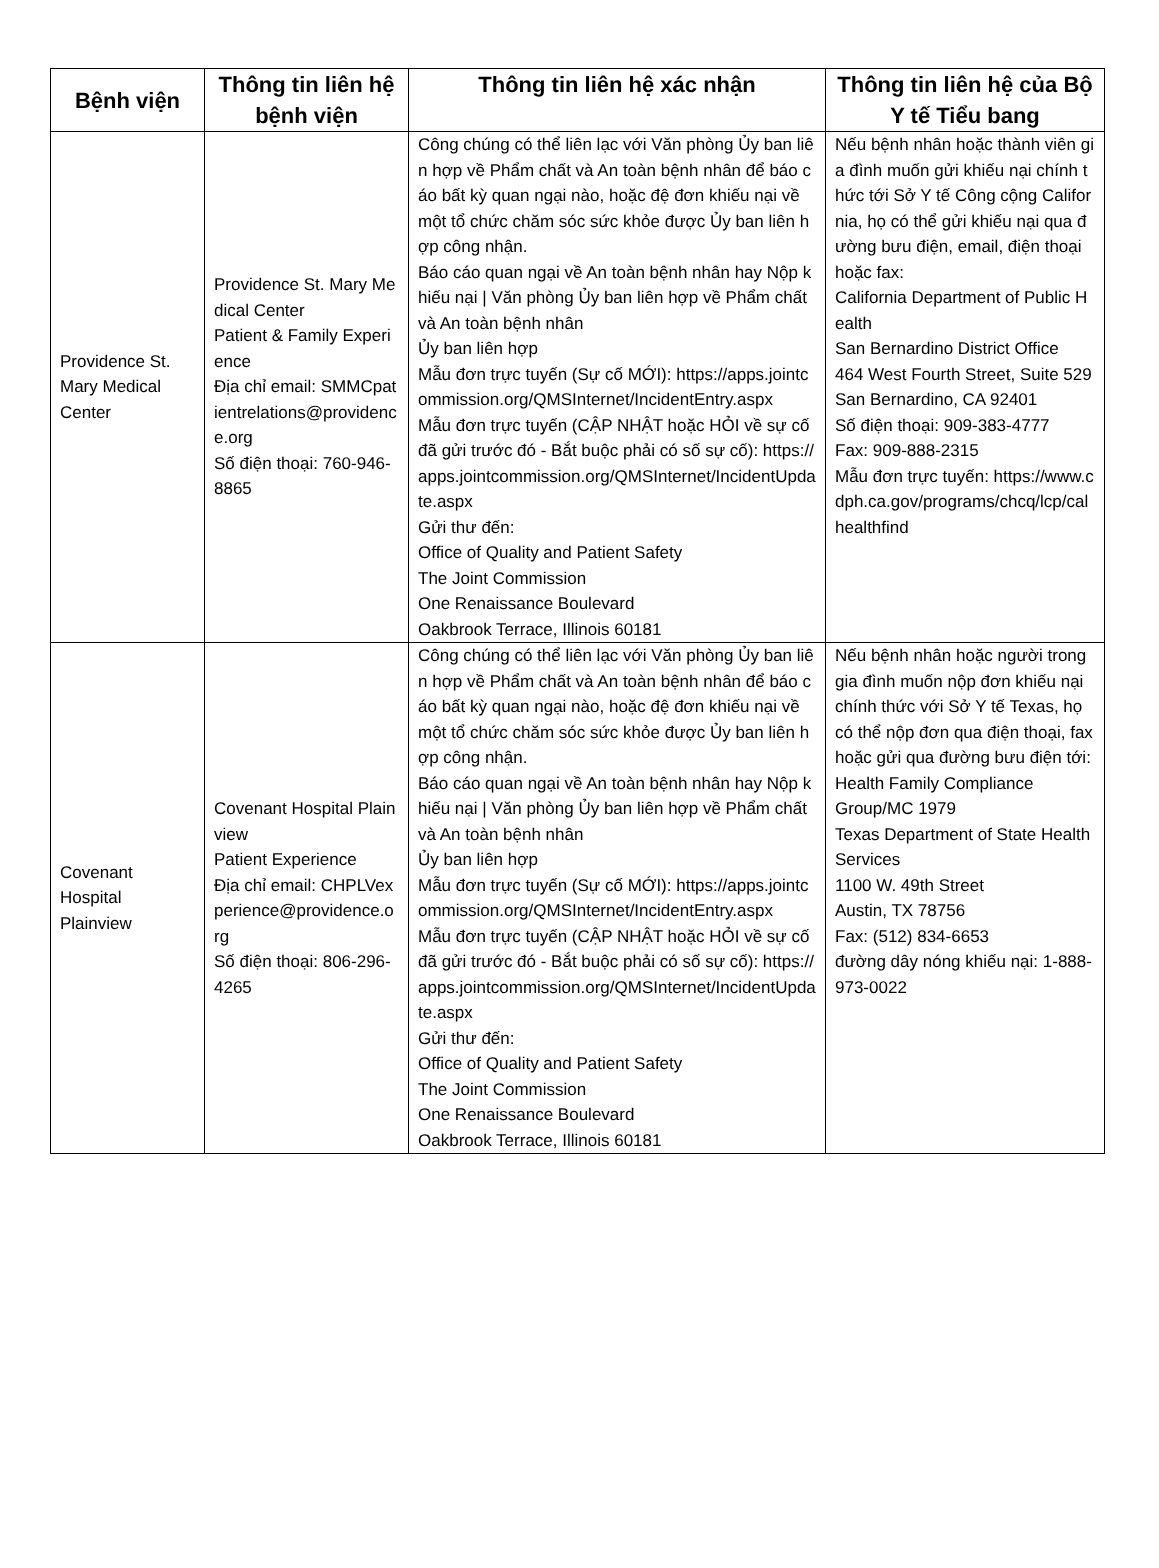| Bệnh viện | Thông tin liên hệ bệnh viện | Thông tin liên hệ xác nhận | Thông tin liên hệ của Bộ Y tế Tiểu bang |
| --- | --- | --- | --- |
| Providence St. Mary Medical Center | Providence St. Mary Medical Center Patient & Family Experience Địa chỉ email: SMMCpatientrelations@providence.org Số điện thoại: 760-946-8865 | Công chúng có thể liên lạc với Văn phòng Ủy ban liên hợp về Phẩm chất và An toàn bệnh nhân để báo cáo bất kỳ quan ngại nào, hoặc đệ đơn khiếu nại về một tổ chức chăm sóc sức khỏe được Ủy ban liên hợp công nhận. Báo cáo quan ngại về An toàn bệnh nhân hay Nộp khiếu nại / Văn phòng Ủy ban liên hợp về Phẩm chất và An toàn bệnh nhân Ủy ban liên hợp Mẫu đơn trực tuyến (Sự cố MỚI): https://apps.jointcommission.org/QMSInternet/IncidentEntry.aspx Mẫu đơn trực tuyến (CẬP NHẬT hoặc HỎI về sự cố đã gửi trước đó - Bắt buộc phải có số sự cố): https://apps.jointcommission.org/QMSInternet/IncidentUpdate.aspx Gửi thư đến: Office of Quality and Patient Safety The Joint Commission One Renaissance Boulevard Oakbrook Terrace, Illinois 60181 | Nếu bệnh nhân hoặc thành viên gia đình muốn gửi khiếu nại chính thức tới Sở Y tế Công cộng California, họ có thể gửi khiếu nại qua đường bưu điện, email, điện thoại hoặc fax: California Department of Public Health San Bernardino District Office 464 West Fourth Street, Suite 529 San Bernardino, CA 92401 Số điện thoại: 909-383-4777 Fax: 909-888-2315 Mẫu đơn trực tuyến: https://www.cdph.ca.gov/programs/chcq/lcp/calhealthfind |
| Covenant Hospital Plainview | Covenant Hospital Plainview Patient Experience Địa chỉ email: CHPLVexperience@providence.org Số điện thoại: 806-296-4265 | Công chúng có thể liên lạc với Văn phòng Ủy ban liên hợp về Phẩm chất và An toàn bệnh nhân để báo cáo bất kỳ quan ngại nào, hoặc đệ đơn khiếu nại về một tổ chức chăm sóc sức khỏe được Ủy ban liên hợp công nhận. Báo cáo quan ngại về An toàn bệnh nhân hay Nộp khiếu nại / Văn phòng Ủy ban liên hợp về Phẩm chất và An toàn bệnh nhân Ủy ban liên hợp Mẫu đơn trực tuyến (Sự cố MỚI): https://apps.jointcommission.org/QMSInternet/IncidentEntry.aspx Mẫu đơn trực tuyến (CẬP NHẬT hoặc HỎI về sự cố đã gửi trước đó - Bắt buộc phải có số sự cố): https://apps.jointcommission.org/QMSInternet/IncidentUpdate.aspx Gửi thư đến: Office of Quality and Patient Safety The Joint Commission One Renaissance Boulevard Oakbrook Terrace, Illinois 60181 | Nếu bệnh nhân hoặc người trong gia đình muốn nộp đơn khiếu nại chính thức với Sở Y tế Texas, họ có thể nộp đơn qua điện thoại, fax hoặc gửi qua đường bưu điện tới: Health Family Compliance Group/MC 1979 Texas Department of State Health Services 1100 W. 49th Street Austin, TX 78756 Fax: (512) 834-6653 đường dây nóng khiếu nại: 1-888-973-0022 |